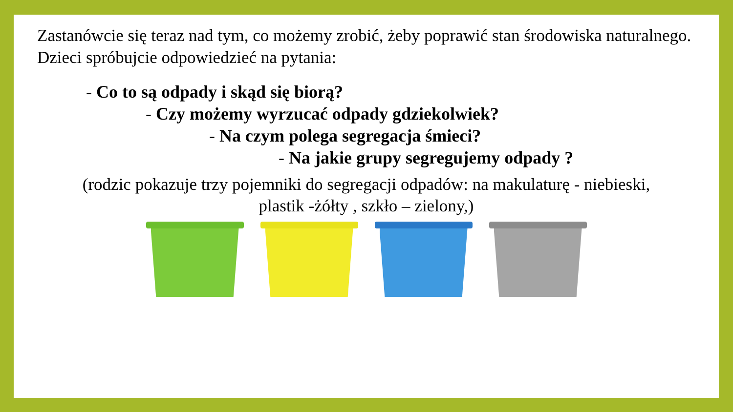Zastanówcie się teraz nad tym, co możemy zrobić, żeby poprawić stan środowiska naturalnego. Dzieci spróbujcie odpowiedzieć na pytania:
- Co to są odpady i skąd się biorą?
- Czy możemy wyrzucać odpady gdziekolwiek?
- Na czym polega segregacja śmieci?
- Na jakie grupy segregujemy odpady ?
(rodzic pokazuje trzy pojemniki do segregacji odpadów: na makulaturę - niebieski,
plastik -żółty , szkło – zielony,)